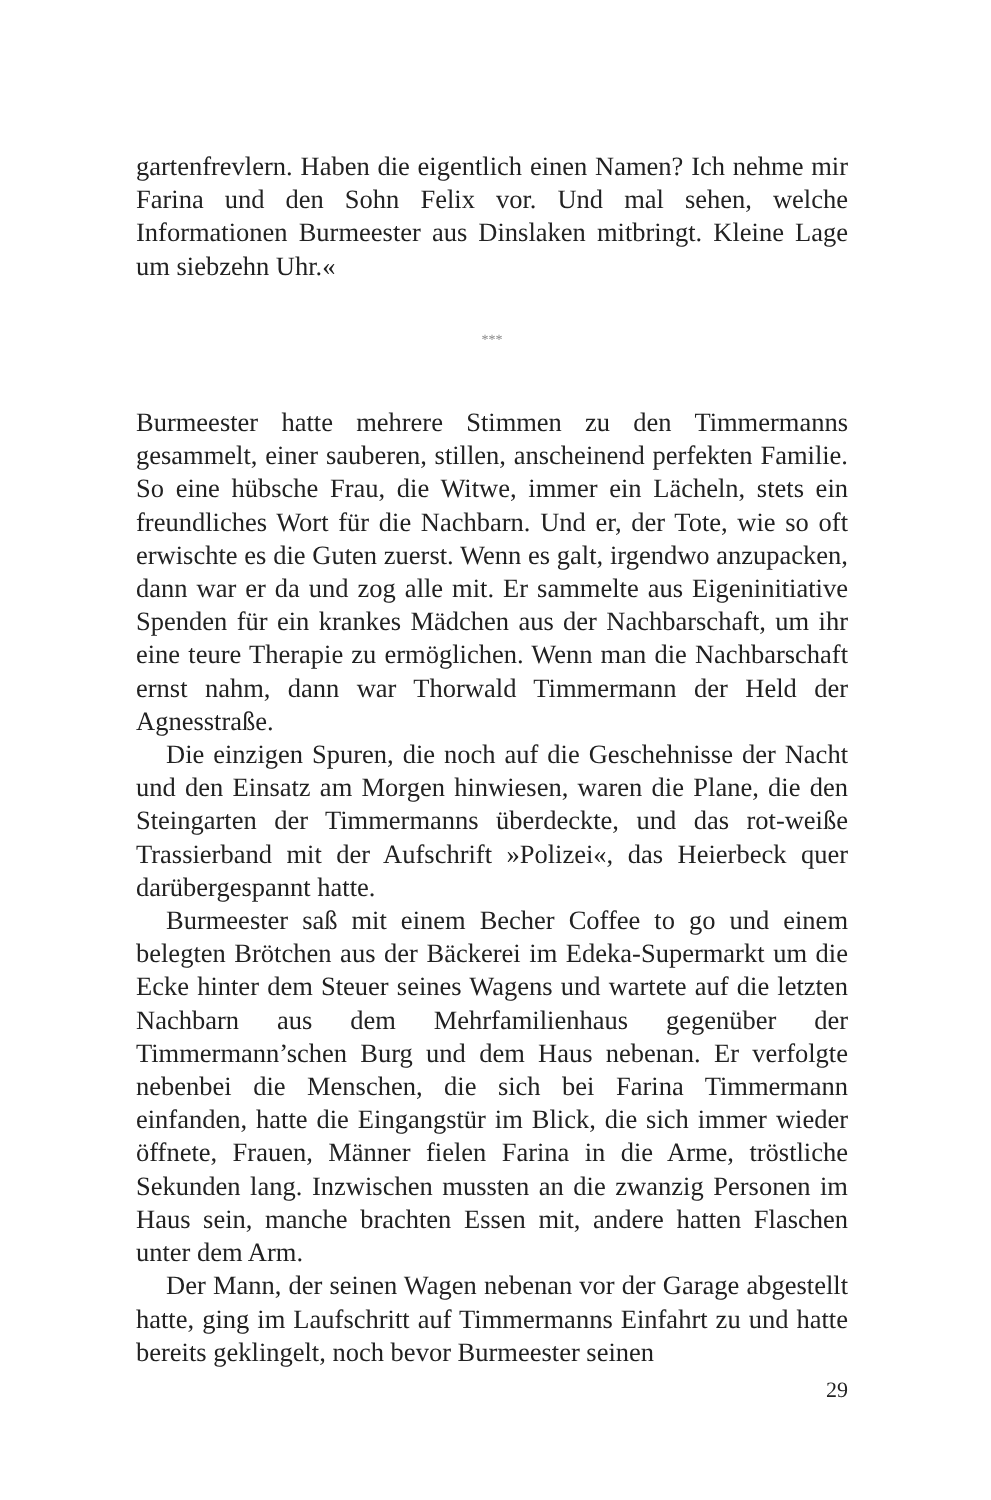gartenfrevlern. Haben die eigentlich einen Namen? Ich nehme mir Farina und den Sohn Felix vor. Und mal sehen, welche Informationen Burmeester aus Dinslaken mitbringt. Kleine Lage um siebzehn Uhr.«
***
Burmeester hatte mehrere Stimmen zu den Timmermanns gesammelt, einer sauberen, stillen, anscheinend perfekten Familie. So eine hübsche Frau, die Witwe, immer ein Lächeln, stets ein freundliches Wort für die Nachbarn. Und er, der Tote, wie so oft erwischte es die Guten zuerst. Wenn es galt, irgendwo anzupacken, dann war er da und zog alle mit. Er sammelte aus Eigeninitiative Spenden für ein krankes Mädchen aus der Nachbarschaft, um ihr eine teure Therapie zu ermöglichen. Wenn man die Nachbarschaft ernst nahm, dann war Thorwald Timmermann der Held der Agnesstraße.
Die einzigen Spuren, die noch auf die Geschehnisse der Nacht und den Einsatz am Morgen hinwiesen, waren die Plane, die den Steingarten der Timmermanns überdeckte, und das rot-weiße Trassierband mit der Aufschrift »Polizei«, das Heierbeck quer darübergespannt hatte.
Burmeester saß mit einem Becher Coffee to go und einem belegten Brötchen aus der Bäckerei im Edeka-Supermarkt um die Ecke hinter dem Steuer seines Wagens und wartete auf die letzten Nachbarn aus dem Mehrfamilienhaus gegenüber der Timmermann’schen Burg und dem Haus nebenan. Er verfolgte nebenbei die Menschen, die sich bei Farina Timmermann einfanden, hatte die Eingangstür im Blick, die sich immer wieder öffnete, Frauen, Männer fielen Farina in die Arme, tröstliche Sekunden lang. Inzwischen mussten an die zwanzig Personen im Haus sein, manche brachten Essen mit, andere hatten Flaschen unter dem Arm.
Der Mann, der seinen Wagen nebenan vor der Garage abgestellt hatte, ging im Laufschritt auf Timmermanns Einfahrt zu und hatte bereits geklingelt, noch bevor Burmeester seinen
29